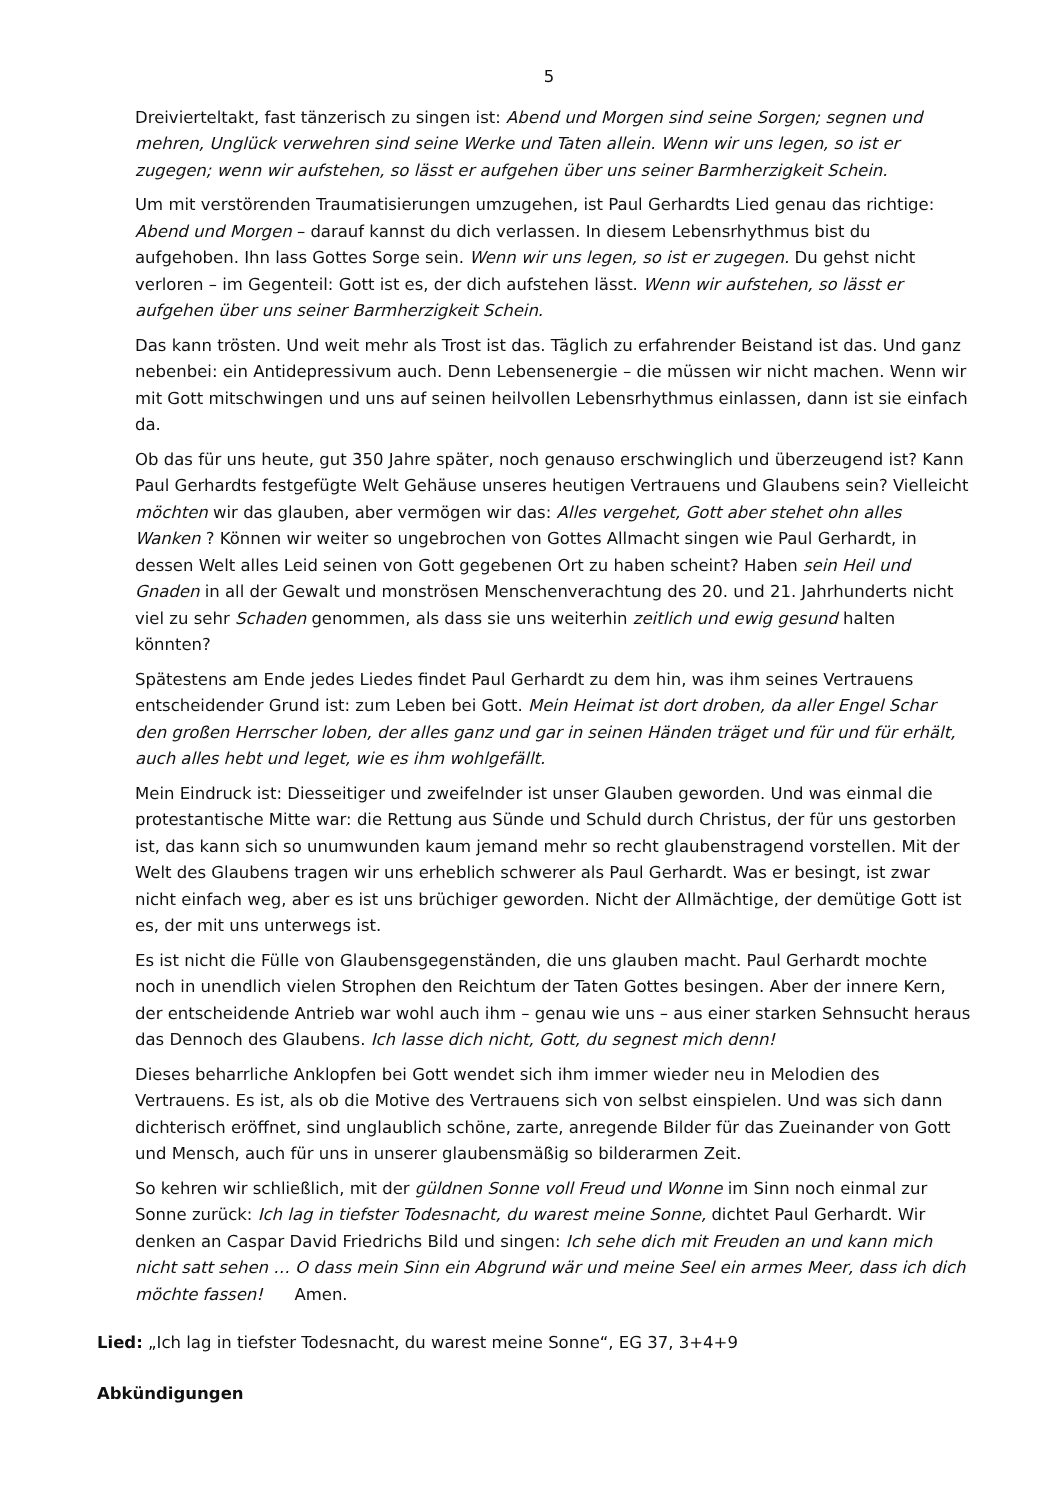5
Dreivierteltakt, fast tänzerisch zu singen ist: Abend und Morgen sind seine Sorgen; segnen und mehren, Unglück verwehren sind seine Werke und Taten allein. Wenn wir uns legen, so ist er zugegen; wenn wir aufstehen, so lässt er aufgehen über uns seiner Barmherzigkeit Schein.
Um mit verstörenden Traumatisierungen umzugehen, ist Paul Gerhardts Lied genau das richtige: Abend und Morgen – darauf kannst du dich verlassen. In diesem Lebensrhythmus bist du aufgehoben. Ihn lass Gottes Sorge sein. Wenn wir uns legen, so ist er zugegen. Du gehst nicht verloren – im Gegenteil: Gott ist es, der dich aufstehen lässt. Wenn wir aufstehen, so lässt er aufgehen über uns seiner Barmherzigkeit Schein.
Das kann trösten. Und weit mehr als Trost ist das. Täglich zu erfahrender Beistand ist das. Und ganz nebenbei: ein Antidepressivum auch. Denn Lebensenergie – die müssen wir nicht machen. Wenn wir mit Gott mitschwingen und uns auf seinen heilvollen Lebensrhythmus einlassen, dann ist sie einfach da.
Ob das für uns heute, gut 350 Jahre später, noch genauso erschwinglich und überzeugend ist? Kann Paul Gerhardts festgefügte Welt Gehäuse unseres heutigen Vertrauens und Glaubens sein? Vielleicht möchten wir das glauben, aber vermögen wir das: Alles vergehet, Gott aber stehet ohn alles Wanken ? Können wir weiter so ungebrochen von Gottes Allmacht singen wie Paul Gerhardt, in dessen Welt alles Leid seinen von Gott gegebenen Ort zu haben scheint? Haben sein Heil und Gnaden in all der Gewalt und monströsen Menschenverachtung des 20. und 21. Jahrhunderts nicht viel zu sehr Schaden genommen, als dass sie uns weiterhin zeitlich und ewig gesund halten könnten?
Spätestens am Ende jedes Liedes findet Paul Gerhardt zu dem hin, was ihm seines Vertrauens entscheidender Grund ist: zum Leben bei Gott. Mein Heimat ist dort droben, da aller Engel Schar den großen Herrscher loben, der alles ganz und gar in seinen Händen träget und für und für erhält, auch alles hebt und leget, wie es ihm wohlgefällt.
Mein Eindruck ist: Diesseitiger und zweifelnder ist unser Glauben geworden. Und was einmal die protestantische Mitte war: die Rettung aus Sünde und Schuld durch Christus, der für uns gestorben ist, das kann sich so unumwunden kaum jemand mehr so recht glaubenstragend vorstellen. Mit der Welt des Glaubens tragen wir uns erheblich schwerer als Paul Gerhardt. Was er besingt, ist zwar nicht einfach weg, aber es ist uns brüchiger geworden. Nicht der Allmächtige, der demütige Gott ist es, der mit uns unterwegs ist.
Es ist nicht die Fülle von Glaubensgegenständen, die uns glauben macht. Paul Gerhardt mochte noch in unendlich vielen Strophen den Reichtum der Taten Gottes besingen. Aber der innere Kern, der entscheidende Antrieb war wohl auch ihm – genau wie uns – aus einer starken Sehnsucht heraus das Dennoch des Glaubens. Ich lasse dich nicht, Gott, du segnest mich denn!
Dieses beharrliche Anklopfen bei Gott wendet sich ihm immer wieder neu in Melodien des Vertrauens. Es ist, als ob die Motive des Vertrauens sich von selbst einspielen. Und was sich dann dichterisch eröffnet, sind unglaublich schöne, zarte, anregende Bilder für das Zueinander von Gott und Mensch, auch für uns in unserer glaubensmäßig so bilderarmen Zeit.
So kehren wir schließlich, mit der güldnen Sonne voll Freud und Wonne im Sinn noch einmal zur Sonne zurück: Ich lag in tiefster Todesnacht, du warest meine Sonne, dichtet Paul Gerhardt. Wir denken an Caspar David Friedrichs Bild und singen: Ich sehe dich mit Freuden an und kann mich nicht satt sehen … O dass mein Sinn ein Abgrund wär und meine Seel ein armes Meer, dass ich dich möchte fassen! Amen.
Lied: „Ich lag in tiefster Todesnacht, du warest meine Sonne“, EG 37, 3+4+9
Abkündigungen